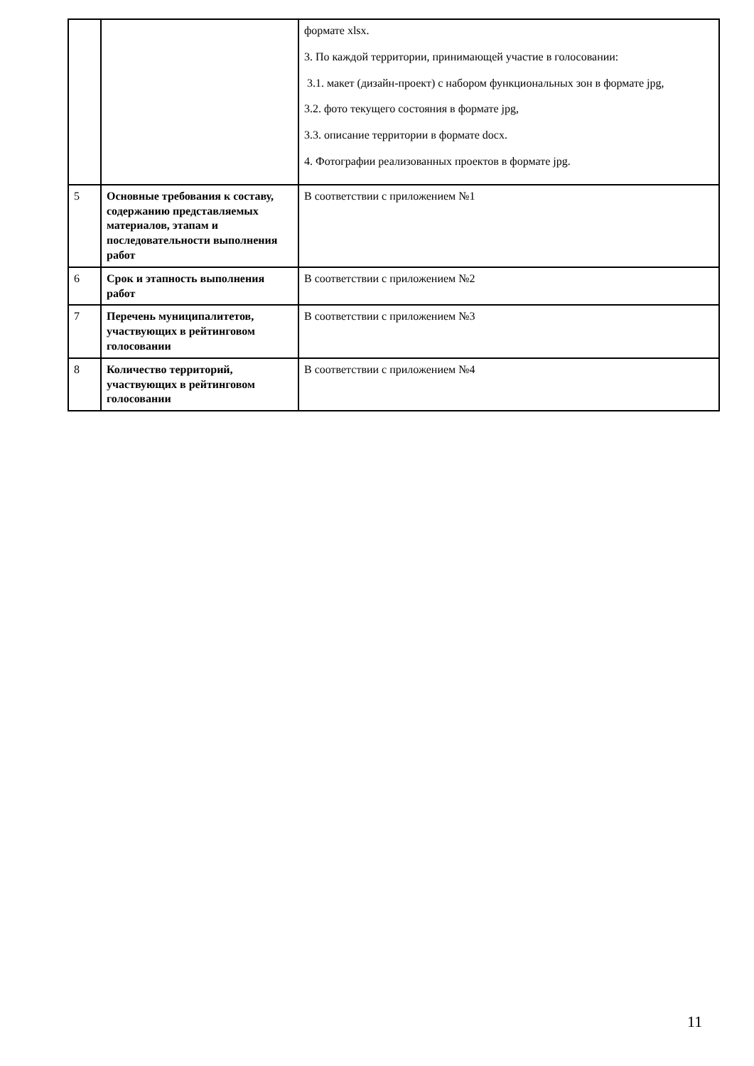| | | формате xlsx. 3. По каждой территории, принимающей участие в голосовании: 3.1. макет (дизайн-проект) с набором функциональных зон в формате jpg, 3.2. фото текущего состояния в формате jpg, 3.3. описание территории в формате docx. 4. Фотографии реализованных проектов в формате jpg. |
| 5 | Основные требования к составу, содержанию представляемых материалов, этапам и последовательности выполнения работ | В соответствии с приложением №1 |
| 6 | Срок и этапность выполнения работ | В соответствии с приложением №2 |
| 7 | Перечень муниципалитетов, участвующих в рейтинговом голосовании | В соответствии с приложением №3 |
| 8 | Количество территорий, участвующих в рейтинговом голосовании | В соответствии с приложением №4 |
11